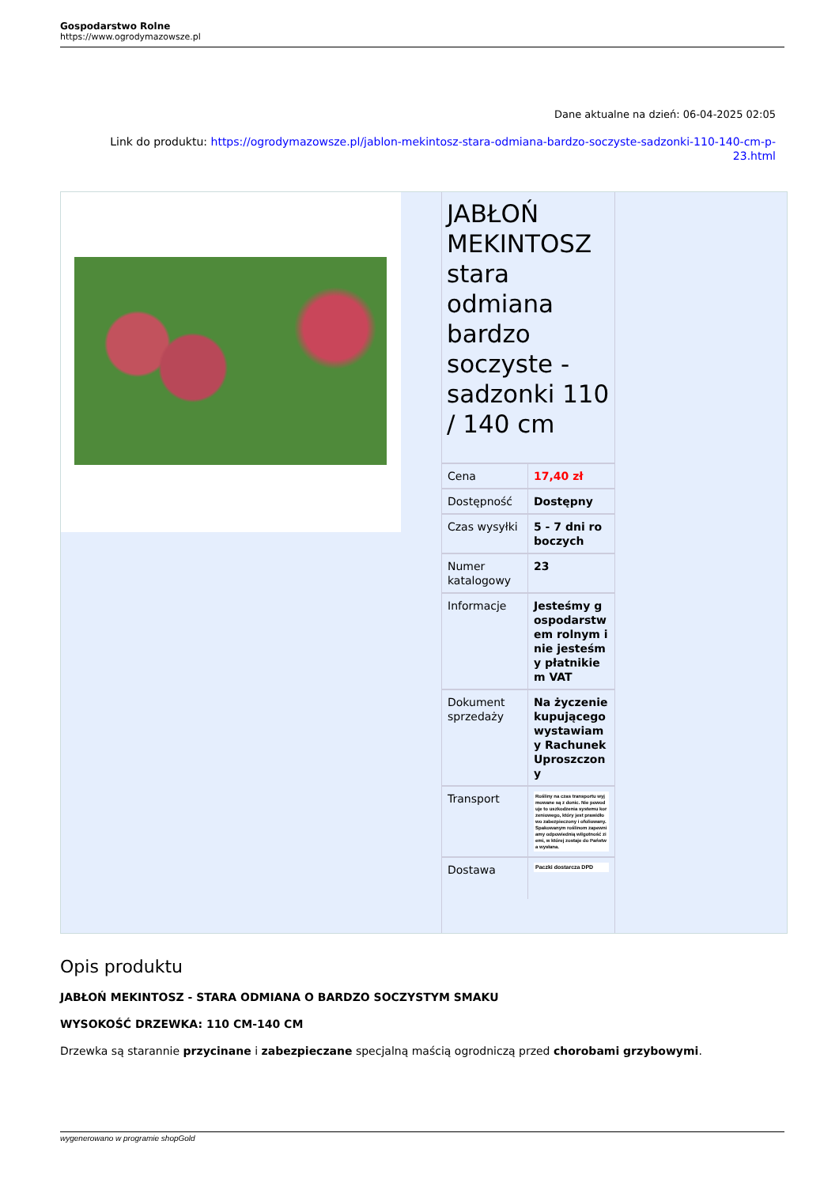Gospodarstwo Rolne
https://www.ogrodymazowsze.pl
Dane aktualne na dzień: 06-04-2025 02:05
Link do produktu: https://ogrodymazowsze.pl/jablon-mekintosz-stara-odmiana-bardzo-soczyste-sadzonki-110-140-cm-p-23.html
JABŁOŃ MEKINTOSZ stara odmiana bardzo soczyste - sadzonki 110 / 140 cm
| Cena | 17,40 zł |
| Dostępność | Dostępny |
| Czas wysyłki | 5 - 7 dni roboczych |
| Numer katalogowy | 23 |
| Informacje | Jesteśmy gospodarstwem rolnym i nie jesteśmy płatnikiem VAT |
| Dokument sprzedaży | Na życzenie kupującego wystawiamy Rachunek Uproszczony |
| Transport | Rośliny na czas transportu wyjmowane są z donic. Nie powoduje to uszkodzenia systemu korzeniowego, który jest prawidłowo zabezpieczony i ofoliowany. Spakowanym roślinom zapewniamy odpowiednią wilgotność ziemi, w której zostaje do Państwa wysłana. |
| Dostawa | Paczki dostarcza DPD |
Opis produktu
JABŁOŃ MEKINTOSZ - STARA ODMIANA O BARDZO SOCZYSTYM SMAKU
WYSOKOŚĆ DRZEWKA: 110 CM-140 CM
Drzewka są starannie przycinane i zabezpieczane specjalną maścią ogrodniczą przed chorobami grzybowymi.
wygenerowano w programie shopGold